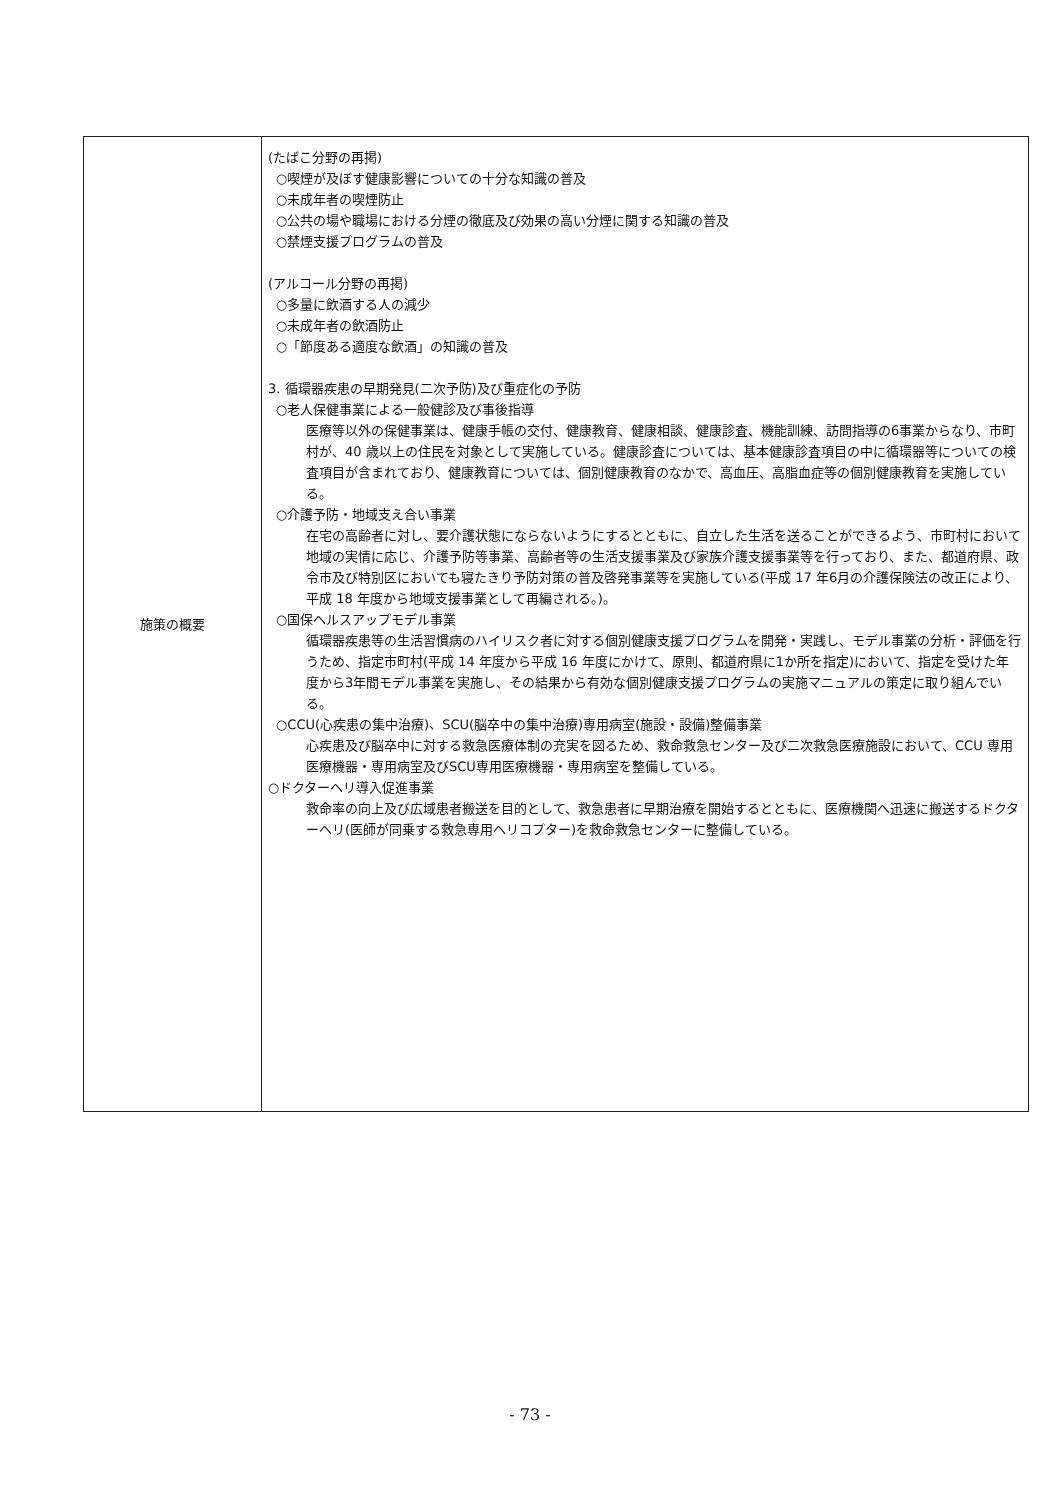| 施策の概要 | (たばこ分野の再掲) ○喫煙が及ぼす健康影響についての十分な知識の普及 ○未成年者の喫煙防止 ○公共の場や職場における分煙の徹底及び効果の高い分煙に関する知識の普及 ○禁煙支援プログラムの普及 (アルコール分野の再掲) ○多量に飲酒する人の減少 ○未成年者の飲酒防止 ○「節度ある適度な飲酒」の知識の普及 3. 循環器疾患の早期発見(二次予防)及び重症化の予防 ○老人保健事業による一般健診及び事後指導 医療等以外の保健事業は、健康手帳の交付、健康教育、健康相談、健康診査、機能訓練、訪問指導の6事業からなり、市町村が、40 歳以上の住民を対象として実施している。健康診査については、基本健康診査項目の中に循環器等についての検査項目が含まれており、健康教育については、個別健康教育のなかで、高血圧、高脂血症等の個別健康教育を実施している。 ○介護予防・地域支え合い事業 在宅の高齢者に対し、要介護状態にならないようにするとともに、自立した生活を送ることができるよう、市町村において地域の実情に応じ、介護予防等事業、高齢者等の生活支援事業及び家族介護支援事業等を行っており、また、都道府県、政令市及び特別区においても寝たきり予防対策の普及啓発事業等を実施している(平成 17 年6月の介護保険法の改正により、平成 18 年度から地域支援事業として再編される。)。 ○国保ヘルスアップモデル事業 循環器疾患等の生活習慣病のハイリスク者に対する個別健康支援プログラムを開発・実践し、モデル事業の分析・評価を行うため、指定市町村(平成 14 年度から平成 16 年度にかけて、原則、都道府県に1か所を指定)において、指定を受けた年度から3年間モデル事業を実施し、その結果から有効な個別健康支援プログラムの実施マニュアルの策定に取り組んでいる。 ○CCU(心疾患の集中治療)、SCU(脳卒中の集中治療)専用病室(施設・設備)整備事業 心疾患及び脳卒中に対する救急医療体制の充実を図るため、救命救急センター及び二次救急医療施設において、CCU 専用医療機器・専用病室及びSCU専用医療機器・専用病室を整備している。 ○ドクターヘリ導入促進事業 救命率の向上及び広域患者搬送を目的として、救急患者に早期治療を開始するとともに、医療機関へ迅速に搬送するドクターヘリ(医師が同乗する救急専用ヘリコプター)を救命救急センターに整備している。 |
- 73 -